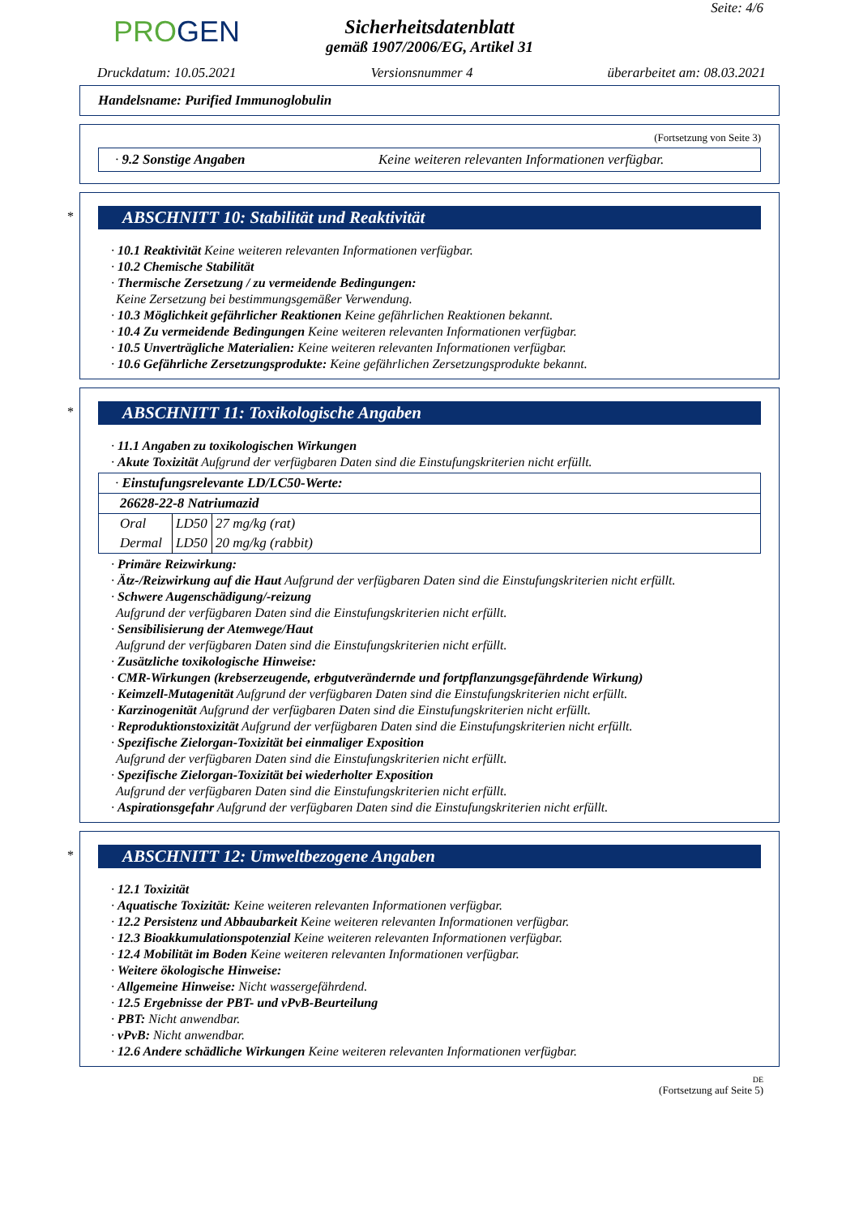Seite: 4/6
PROGEN
Sicherheitsdatenblatt
gemäß 1907/2006/EG, Artikel 31
Druckdatum: 10.05.2021 Versionsnummer 4 überarbeitet am: 08.03.2021
Handelsname: Purified Immunoglobulin
(Fortsetzung von Seite 3)
· 9.2 Sonstige Angaben Keine weiteren relevanten Informationen verfügbar.
*
ABSCHNITT 10: Stabilität und Reaktivität
· 10.1 Reaktivität Keine weiteren relevanten Informationen verfügbar.
· 10.2 Chemische Stabilität
· Thermische Zersetzung / zu vermeidende Bedingungen:
Keine Zersetzung bei bestimmungsgemäßer Verwendung.
· 10.3 Möglichkeit gefährlicher Reaktionen Keine gefährlichen Reaktionen bekannt.
· 10.4 Zu vermeidende Bedingungen Keine weiteren relevanten Informationen verfügbar.
· 10.5 Unverträgliche Materialien: Keine weiteren relevanten Informationen verfügbar.
· 10.6 Gefährliche Zersetzungsprodukte: Keine gefährlichen Zersetzungsprodukte bekannt.
*
ABSCHNITT 11: Toxikologische Angaben
· 11.1 Angaben zu toxikologischen Wirkungen
· Akute Toxizität Aufgrund der verfügbaren Daten sind die Einstufungskriterien nicht erfüllt.
| · Einstufungsrelevante LD/LC50-Werte: | | |
| 26628-22-8 Natriumazid | | |
| Oral | LD50 | 27 mg/kg (rat) |
| Dermal | LD50 | 20 mg/kg (rabbit) |
· Primäre Reizwirkung:
· Ätz-/Reizwirkung auf die Haut Aufgrund der verfügbaren Daten sind die Einstufungskriterien nicht erfüllt.
· Schwere Augenschädigung/-reizung
Aufgrund der verfügbaren Daten sind die Einstufungskriterien nicht erfüllt.
· Sensibilisierung der Atemwege/Haut
Aufgrund der verfügbaren Daten sind die Einstufungskriterien nicht erfüllt.
· Zusätzliche toxikologische Hinweise:
· CMR-Wirkungen (krebserzeugende, erbgutverändernde und fortpflanzungsgefährdende Wirkung)
· Keimzell-Mutagenität Aufgrund der verfügbaren Daten sind die Einstufungskriterien nicht erfüllt.
· Karzinogenität Aufgrund der verfügbaren Daten sind die Einstufungskriterien nicht erfüllt.
· Reproduktionstoxizität Aufgrund der verfügbaren Daten sind die Einstufungskriterien nicht erfüllt.
· Spezifische Zielorgan-Toxizität bei einmaliger Exposition
Aufgrund der verfügbaren Daten sind die Einstufungskriterien nicht erfüllt.
· Spezifische Zielorgan-Toxizität bei wiederholter Exposition
Aufgrund der verfügbaren Daten sind die Einstufungskriterien nicht erfüllt.
· Aspirationsgefahr Aufgrund der verfügbaren Daten sind die Einstufungskriterien nicht erfüllt.
*
ABSCHNITT 12: Umweltbezogene Angaben
· 12.1 Toxizität
· Aquatische Toxizität: Keine weiteren relevanten Informationen verfügbar.
· 12.2 Persistenz und Abbaubarkeit Keine weiteren relevanten Informationen verfügbar.
· 12.3 Bioakkumulationspotenzial Keine weiteren relevanten Informationen verfügbar.
· 12.4 Mobilität im Boden Keine weiteren relevanten Informationen verfügbar.
· Weitere ökologische Hinweise:
· Allgemeine Hinweise: Nicht wassergefährdend.
· 12.5 Ergebnisse der PBT- und vPvB-Beurteilung
· PBT: Nicht anwendbar.
· vPvB: Nicht anwendbar.
· 12.6 Andere schädliche Wirkungen Keine weiteren relevanten Informationen verfügbar.
DE
(Fortsetzung auf Seite 5)